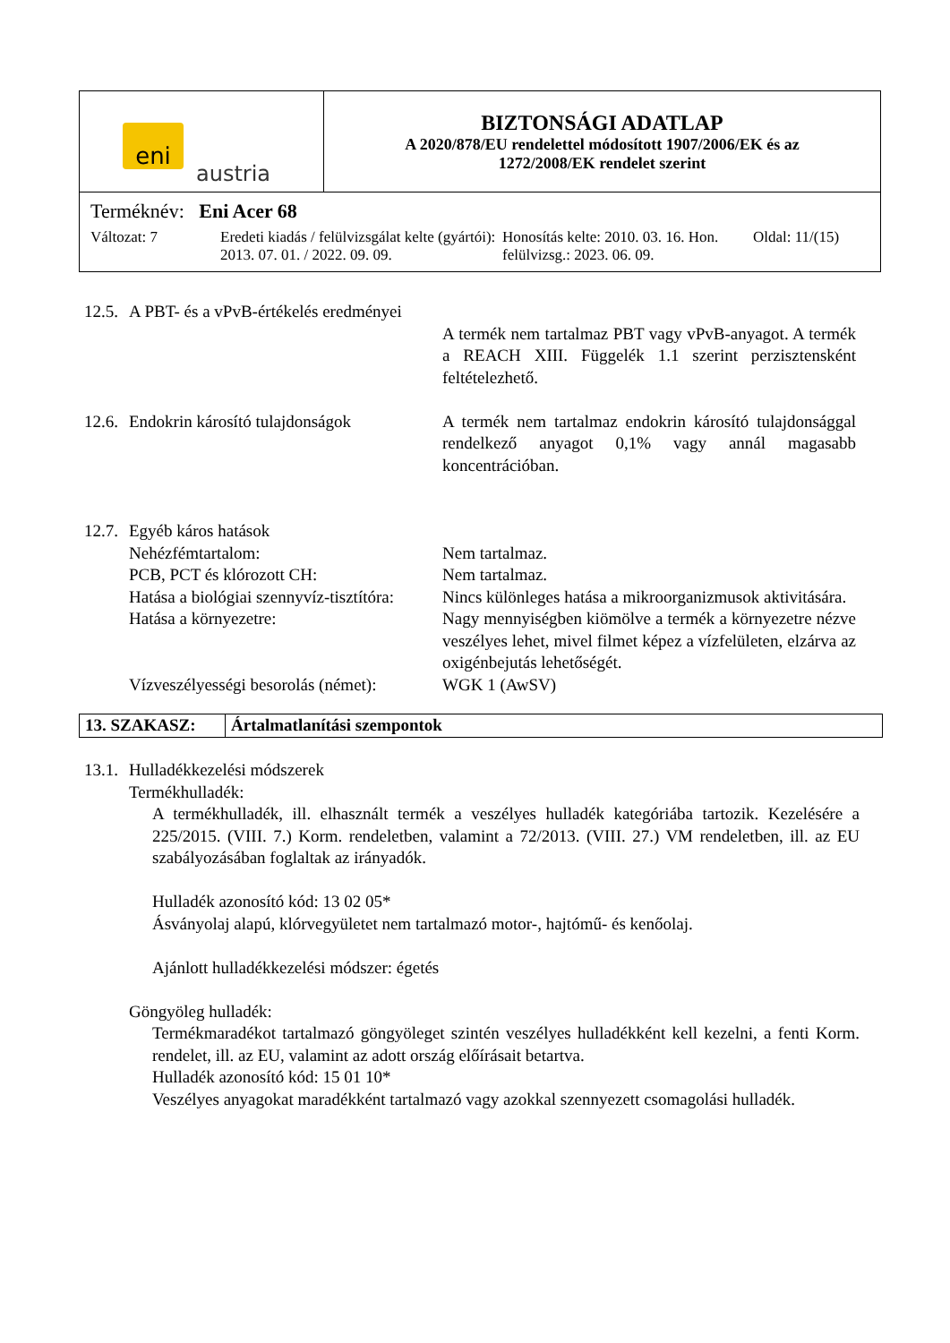| eni austria | BIZTONSÁGI ADATLAP A 2020/878/EU rendelettel módosított 1907/2006/EK és az 1272/2008/EK rendelet szerint |
| Terméknév: Eni Acer 68 Változat: 7 Eredeti kiadás / felülvizsgálat kelte (gyártói): 2013. 07. 01. / 2022. 09. 09. Honosítás kelte: 2010. 03. 16. Hon. felülvizsg.: 2023. 06. 09. Oldal: 11/(15) | |
12.5.
A PBT- és a vPvB-értékelés eredményei
A termék nem tartalmaz PBT vagy vPvB-anyagot. A termék a REACH XIII. Függelék 1.1 szerint perzisztensként feltételezhető.
12.6.
Endokrin károsító tulajdonságok
A termék nem tartalmaz endokrin károsító tulajdonsággal rendelkező anyagot 0,1% vagy annál magasabb koncentrációban.
12.7.
Egyéb káros hatások
Nehézfémtartalom: Nem tartalmaz.
PCB, PCT és klórozott CH: Nem tartalmaz.
Hatása a biológiai szennyvíz-tisztítóra:
Nincs különleges hatása a mikroorganizmusok aktivitására.
Hatása a környezetre: Nagy mennyiségben kiömölve a termék a környezetre nézve veszélyes lehet, mivel filmet képez a vízfelületen, elzárva az oxigénbejutás lehetőségét.
Vízveszélyességi besorolás (német):
WGK 1 (AwSV)
13. SZAKASZ: Ártalmatlanítási szempontok
13.1.
Hulladékkezelési módszerek
Termékhulladék:
A termékhulladék, ill. elhasznált termék a veszélyes hulladék kategóriába tartozik. Kezelésére a 225/2015. (VIII. 7.) Korm. rendeletben, valamint a 72/2013. (VIII. 27.) VM rendeletben, ill. az EU szabályozásában foglaltak az irányadók.
Hulladék azonosító kód: 13 02 05*
Ásványolaj alapú, klórvegyületet nem tartalmazó motor-, hajtómű- és kenőolaj.
Ajánlott hulladékkezelési módszer: égetés
Göngyöleg hulladék:
Termékmaradékot tartalmazó göngyöleget szintén veszélyes hulladékként kell kezelni, a fenti Korm. rendelet, ill. az EU, valamint az adott ország előírásait betartva.
Hulladék azonosító kód: 15 01 10*
Veszélyes anyagokat maradékként tartalmazó vagy azokkal szennyezett csomagolási hulladék.